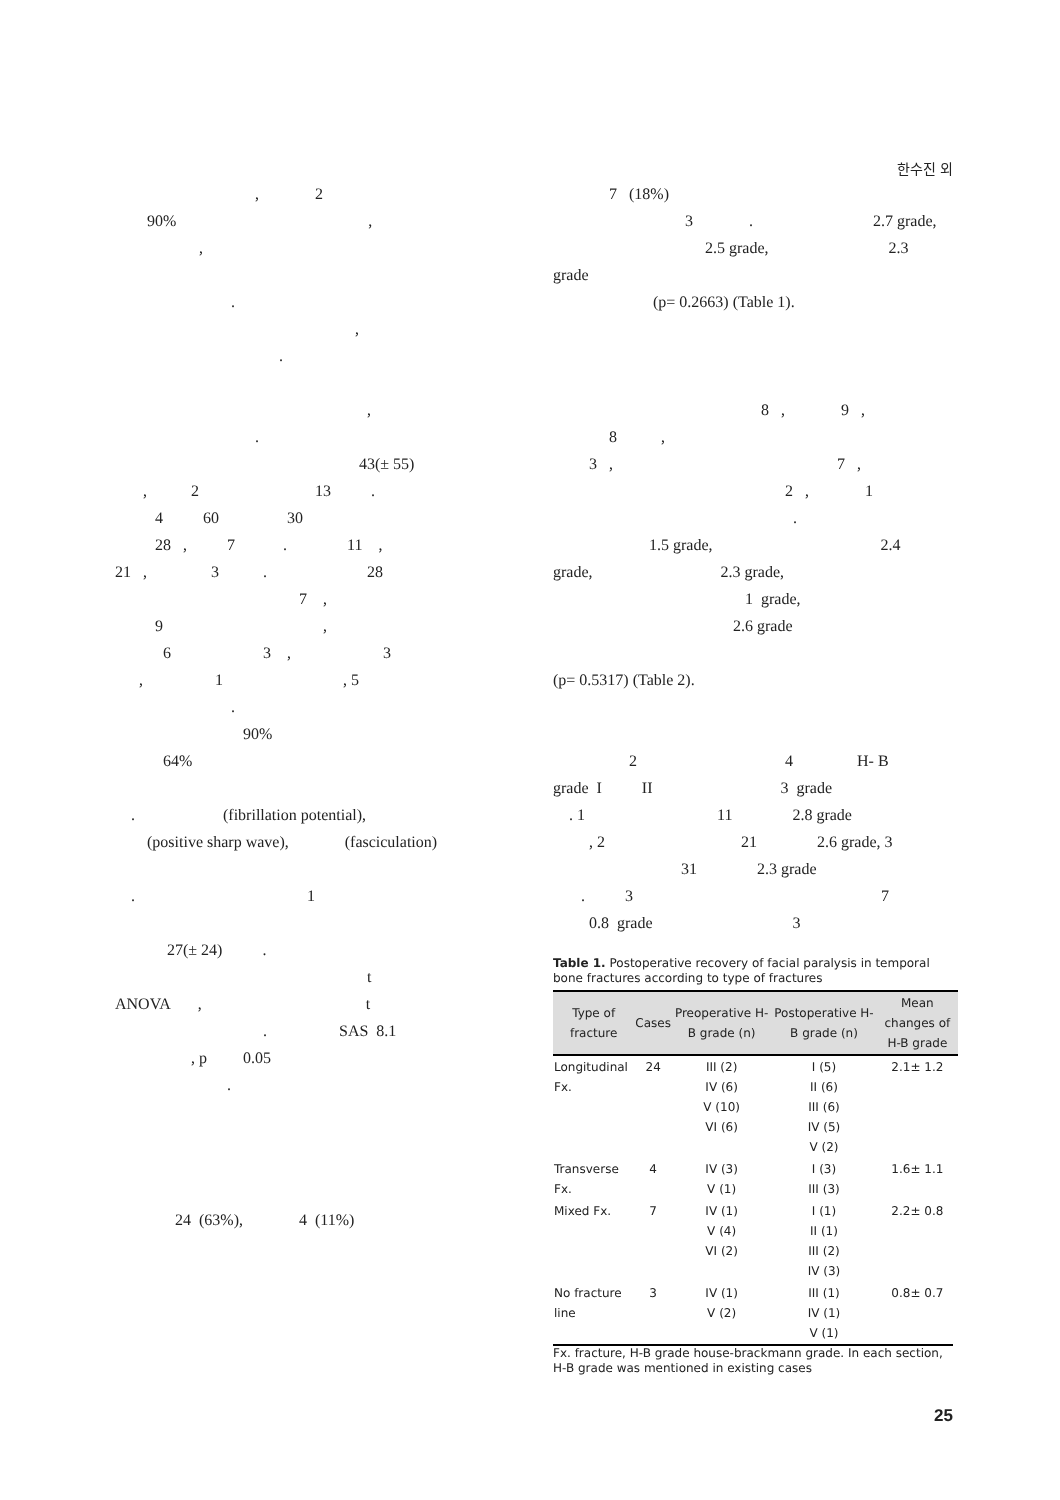한수진 외
, 2
90% ,
,
.
,
.
,
.
43(± 55)
, 2 13 .
4 60 30
28 , 7 . 11 ,
21 , 3 . 28
7 ,
9 ,
6 3 , 3
, 1 , 5
.
90%
64%
. (fibrillation potential),
(positive sharp wave), (fasciculation)
. 1
27(± 24) .
t
ANOVA , t
. SAS 8.1
, p 0.05
.
24 (63%), 4 (11%)
7 (18%)
3 . 2.7 grade,
2.5 grade, 2.3
grade
(p= 0.2663) (Table 1).
8 , 9 ,
8 ,
3 , 7 ,
2 , 1
.
1.5 grade, 2.4
grade, 2.3 grade,
1 grade,
2.6 grade
(p= 0.5317) (Table 2).
2 4 H- B
grade I II 3 grade
. 1 11 2.8 grade
, 2 21 2.6 grade, 3
31 2.3 grade
. 3 7
0.8 grade 3
Table 1. Postoperative recovery of facial paralysis in temporal bone fractures according to type of fractures
| Type of fracture | Cases | Preoperative H-B grade (n) | Postoperative H-B grade (n) | Mean changes of H-B grade |
| --- | --- | --- | --- | --- |
| Longitudinal Fx. | 24 | III (2) IV (6) V (10) VI (6) | I (5) II (6) III (6) IV (5) V (2) | 2.1± 1.2 |
| Transverse Fx. | 4 | IV (3) V (1) | I (3) III (3) | 1.6± 1.1 |
| Mixed Fx. | 7 | IV (1) V (4) VI (2) | I (1) II (1) III (2) IV (3) | 2.2± 0.8 |
| No fracture line | 3 | IV (1) V (2) | III (1) IV (1) V (1) | 0.8± 0.7 |
Fx. fracture, H-B grade house-brackmann grade. In each section, H-B grade was mentioned in existing cases
25